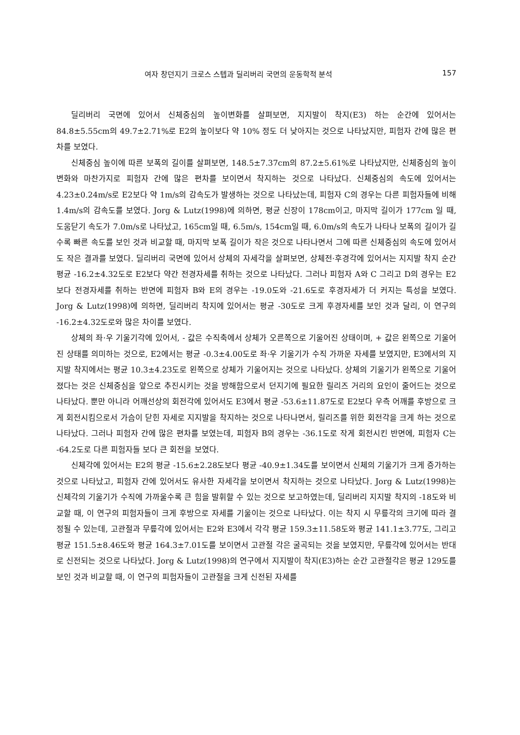여자 창던지기 크로스 스텝과 딜리버리 국면의 운동학적 분석 157
딜리버리 국면에 있어서 신체중심의 높이변화를 살펴보면, 지지발이 착지(E3) 하는 순간에 있어서는 84.8±5.55cm의 49.7±2.71%로 E2의 높이보다 약 10% 정도 더 낮아지는 것으로 나타났지만, 피험자 간에 많은 편차를 보였다.
신체중심 높이에 따른 보폭의 길이를 살펴보면, 148.5±7.37cm의 87.2±5.61%로 나타났지만, 신체중심의 높이변화와 마찬가지로 피험자 간에 많은 편차를 보이면서 착지하는 것으로 나타났다. 신체중심의 속도에 있어서는 4.23±0.24m/s로 E2보다 약 1m/s의 감속도가 발생하는 것으로 나타났는데, 피험자 C의 경우는 다른 피험자들에 비해 1.4m/s의 감속도를 보였다. Jorg & Lutz(1998)에 의하면, 평균 신장이 178cm이고, 마지막 길이가 177cm 일 때, 도움닫기 속도가 7.0m/s로 나타났고, 165cm일 때, 6.5m/s, 154cm일 때, 6.0m/s의 속도가 나타나 보폭의 길이가 길수록 빠른 속도를 보인 것과 비교할 때, 마지막 보폭 길이가 작은 것으로 나타나면서 그에 따른 신체중심의 속도에 있어서도 작은 결과를 보였다. 딜리버리 국면에 있어서 상체의 자세각을 살펴보면, 상체전·후경각에 있어서는 지지발 착지 순간 평균 -16.2±4.32도로 E2보다 약간 전경자세를 취하는 것으로 나타났다. 그러나 피험자 A와 C 그리고 D의 경우는 E2보다 전경자세를 취하는 반면에 피험자 B와 E의 경우는 -19.0도와 -21.6도로 후경자세가 더 커지는 특성을 보였다. Jorg & Lutz(1998)에 의하면, 딜리버리 착지에 있어서는 평균 -30도로 크게 후경자세를 보인 것과 달리, 이 연구의 -16.2±4.32도로와 많은 차이를 보였다.
상체의 좌·우 기울기각에 있어서, - 값은 수직축에서 상체가 오른쪽으로 기울어진 상태이며, + 값은 왼쪽으로 기울어진 상태를 의미하는 것으로, E2에서는 평균 -0.3±4.00도로 좌·우 기울기가 수직 가까운 자세를 보였지만, E3에서의 지지발 착지에서는 평균 10.3±4.23도로 왼쪽으로 상체가 기울어지는 것으로 나타났다. 상체의 기울기가 왼쪽으로 기울어졌다는 것은 신체중심을 앞으로 추진시키는 것을 방해함으로서 던지기에 필요한 릴리즈 거리의 요인이 줄어드는 것으로 나타났다. 뿐만 아니라 어깨선상의 회전각에 있어서도 E3에서 평균 -53.6±11.87도로 E2보다 우측 어깨를 후방으로 크게 회전시킴으로서 가슴이 닫힌 자세로 지지발을 착지하는 것으로 나타나면서, 릴리즈를 위한 회전각을 크게 하는 것으로 나타났다. 그러나 피험자 간에 많은 편차를 보였는데, 피험자 B의 경우는 -36.1도로 작게 회전시킨 반면에, 피험자 C는 -64.2도로 다른 피험자들 보다 큰 회전을 보였다.
신체각에 있어서는 E2의 평균 -15.6±2.28도보다 평균 -40.9±1.34도를 보이면서 신체의 기울기가 크게 증가하는 것으로 나타났고, 피험자 간에 있어서도 유사한 자세각을 보이면서 착지하는 것으로 나타났다. Jorg & Lutz(1998)는 신체각의 기울기가 수직에 가까울수록 큰 힘을 발휘할 수 있는 것으로 보고하였는데, 딜리버리 지지발 착지의 -18도와 비교할 때, 이 연구의 피험자들이 크게 후방으로 자세를 기울이는 것으로 나타났다. 이는 착지 시 무릎각의 크기에 따라 결정될 수 있는데, 고관절과 무릎각에 있어서는 E2와 E3에서 각각 평균 159.3±11.58도와 평균 141.1±3.77도, 그리고 평균 151.5±8.46도와 평균 164.3±7.01도를 보이면서 고관절 각은 굴곡되는 것을 보였지만, 무릎각에 있어서는 반대로 신전되는 것으로 나타났다. Jorg & Lutz(1998)의 연구에서 지지발이 착지(E3)하는 순간 고관절각은 평균 129도를 보인 것과 비교할 때, 이 연구의 피험자들이 고관절을 크게 신전된 자세를